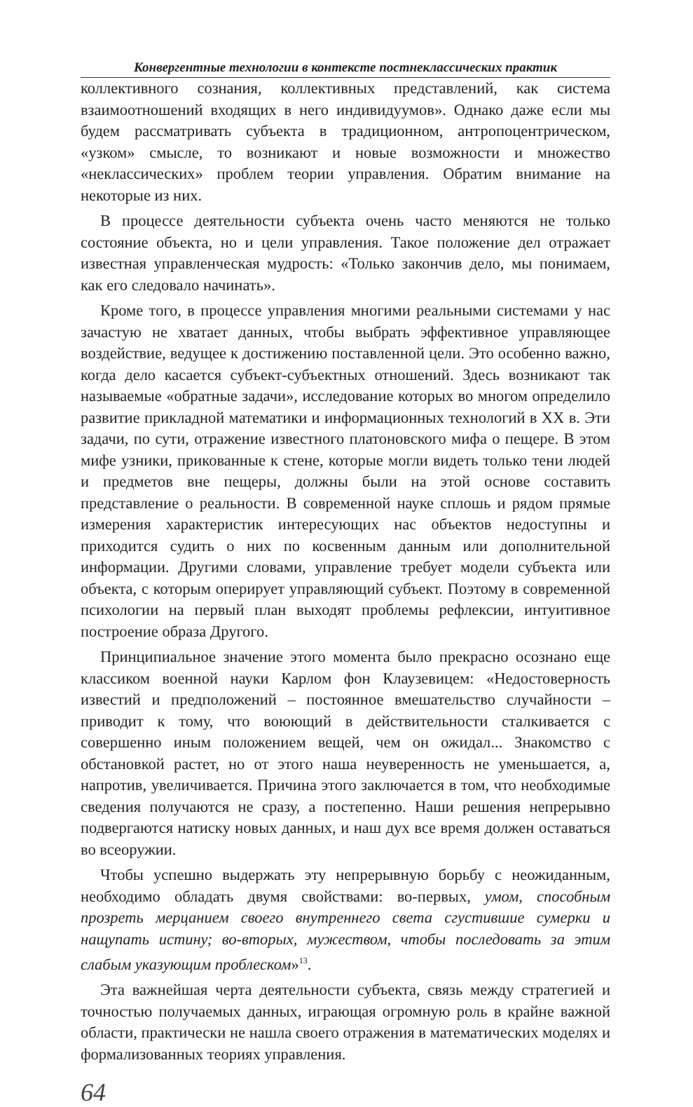Конвергентные технологии в контексте постнеклассических практик
коллективного сознания, коллективных представлений, как система взаимоотношений входящих в него индивидуумов». Однако даже если мы будем рассматривать субъекта в традиционном, антропоцентрическом, «узком» смысле, то возникают и новые возможности и множество «неклассических» проблем теории управления. Обратим внимание на некоторые из них.
В процессе деятельности субъекта очень часто меняются не только состояние объекта, но и цели управления. Такое положение дел отражает известная управленческая мудрость: «Только закончив дело, мы понимаем, как его следовало начинать».
Кроме того, в процессе управления многими реальными системами у нас зачастую не хватает данных, чтобы выбрать эффективное управляющее воздействие, ведущее к достижению поставленной цели. Это особенно важно, когда дело касается субъект-субъектных отношений. Здесь возникают так называемые «обратные задачи», исследование которых во многом определило развитие прикладной математики и информационных технологий в XX в. Эти задачи, по сути, отражение известного платоновского мифа о пещере. В этом мифе узники, прикованные к стене, которые могли видеть только тени людей и предметов вне пещеры, должны были на этой основе составить представление о реальности. В современной науке сплошь и рядом прямые измерения характеристик интересующих нас объектов недоступны и приходится судить о них по косвенным данным или дополнительной информации. Другими словами, управление требует модели субъекта или объекта, с которым оперирует управляющий субъект. Поэтому в современной психологии на первый план выходят проблемы рефлексии, интуитивное построение образа Другого.
Принципиальное значение этого момента было прекрасно осознано еще классиком военной науки Карлом фон Клаузевицем: «Недостоверность известий и предположений – постоянное вмешательство случайности – приводит к тому, что воюющий в действительности сталкивается с совершенно иным положением вещей, чем он ожидал... Знакомство с обстановкой растет, но от этого наша неуверенность не уменьшается, а, напротив, увеличивается. Причина этого заключается в том, что необходимые сведения получаются не сразу, а постепенно. Наши решения непрерывно подвергаются натиску новых данных, и наш дух все время должен оставаться во всеоружии.
Чтобы успешно выдержать эту непрерывную борьбу с неожиданным, необходимо обладать двумя свойствами: во-первых, умом, способным прозреть мерцанием своего внутреннего света сгустившие сумерки и нащупать истину; во-вторых, мужеством, чтобы последовать за этим слабым указующим проблеском»<sup>13</sup>.
Эта важнейшая черта деятельности субъекта, связь между стратегией и точностью получаемых данных, играющая огромную роль в крайне важной области, практически не нашла своего отражения в математических моделях и формализованных теориях управления.
64